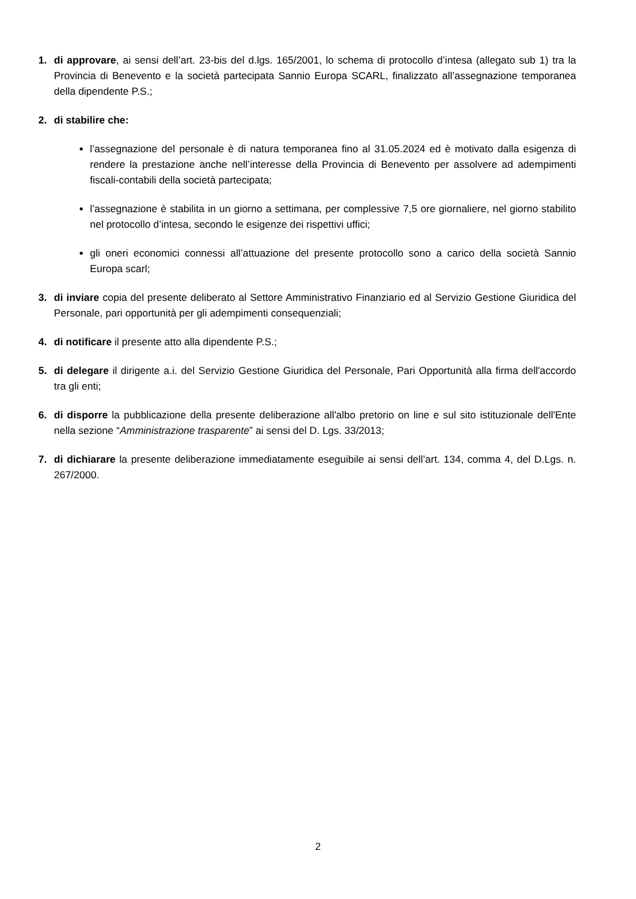1. di approvare, ai sensi dell’art. 23-bis del d.lgs. 165/2001, lo schema di protocollo d’intesa (allegato sub 1) tra la Provincia di Benevento e la società partecipata Sannio Europa SCARL, finalizzato all’assegnazione temporanea della dipendente P.S.;
2. di stabilire che:
l’assegnazione del personale è di natura temporanea fino al 31.05.2024 ed è motivato dalla esigenza di rendere la prestazione anche nell’interesse della Provincia di Benevento per assolvere ad adempimenti fiscali-contabili della società partecipata;
l’assegnazione è stabilita in un giorno a settimana, per complessive 7,5 ore giornaliere, nel giorno stabilito nel protocollo d’intesa, secondo le esigenze dei rispettivi uffici;
gli oneri economici connessi all’attuazione del presente protocollo sono a carico della società Sannio Europa scarl;
3. di inviare copia del presente deliberato al Settore Amministrativo Finanziario ed al Servizio Gestione Giuridica del Personale, pari opportunità per gli adempimenti consequenziali;
4. di notificare il presente atto alla dipendente P.S.;
5. di delegare il dirigente a.i. del Servizio Gestione Giuridica del Personale, Pari Opportunità alla firma dell'accordo tra gli enti;
6. di disporre la pubblicazione della presente deliberazione all'albo pretorio on line e sul sito istituzionale dell'Ente nella sezione “Amministrazione trasparente” ai sensi del D. Lgs. 33/2013;
7. di dichiarare la presente deliberazione immediatamente eseguibile ai sensi dell’art. 134, comma 4, del D.Lgs. n. 267/2000.
2